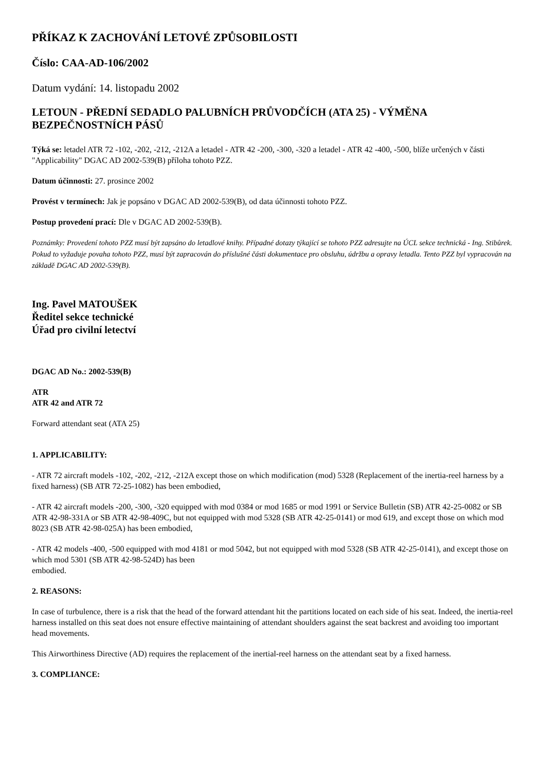PŘÍKAZ K ZACHOVÁNÍ LETOVÉ ZPŮSOBILOSTI
Číslo: CAA-AD-106/2002
Datum vydání: 14. listopadu 2002
LETOUN - PŘEDNÍ SEDADLO PALUBNÍCH PRŮVODČÍCH (ATA 25) - VÝMĚNA BEZPEČNOSTNÍCH PÁSŮ
Týká se: letadel ATR 72 -102, -202, -212, -212A a letadel - ATR 42 -200, -300, -320 a letadel - ATR 42 -400, -500, blíže určených v části "Applicability" DGAC AD 2002-539(B) příloha tohoto PZZ.
Datum účinnosti: 27. prosince 2002
Provést v termínech: Jak je popsáno v DGAC AD 2002-539(B), od data účinnosti tohoto PZZ.
Postup provedení prací: Dle v DGAC AD 2002-539(B).
Poznámky: Provedení tohoto PZZ musí být zapsáno do letadlové knihy. Případné dotazy týkající se tohoto PZZ adresujte na ÚCL sekce technická - Ing. Stibůrek. Pokud to vyžaduje povaha tohoto PZZ, musí být zapracován do příslušné části dokumentace pro obsluhu, údržbu a opravy letadla. Tento PZZ byl vypracován na základě DGAC AD 2002-539(B).
Ing. Pavel MATOUŠEK
Ředitel sekce technické
Úřad pro civilní letectví
DGAC AD No.: 2002-539(B)
ATR
ATR 42 and ATR 72
Forward attendant seat (ATA 25)
1. APPLICABILITY:
- ATR 72 aircraft models -102, -202, -212, -212A except those on which modification (mod) 5328 (Replacement of the inertia-reel harness by a fixed harness) (SB ATR 72-25-1082) has been embodied,
- ATR 42 aircraft models -200, -300, -320 equipped with mod 0384 or mod 1685 or mod 1991 or Service Bulletin (SB) ATR 42-25-0082 or SB ATR 42-98-331A or SB ATR 42-98-409C, but not equipped with mod 5328 (SB ATR 42-25-0141) or mod 619, and except those on which mod 8023 (SB ATR 42-98-025A) has been embodied,
- ATR 42 models -400, -500 equipped with mod 4181 or mod 5042, but not equipped with mod 5328 (SB ATR 42-25-0141), and except those on which mod 5301 (SB ATR 42-98-524D) has been
embodied.
2. REASONS:
In case of turbulence, there is a risk that the head of the forward attendant hit the partitions located on each side of his seat. Indeed, the inertia-reel harness installed on this seat does not ensure effective maintaining of attendant shoulders against the seat backrest and avoiding too important head movements.
This Airworthiness Directive (AD) requires the replacement of the inertial-reel harness on the attendant seat by a fixed harness.
3. COMPLIANCE: